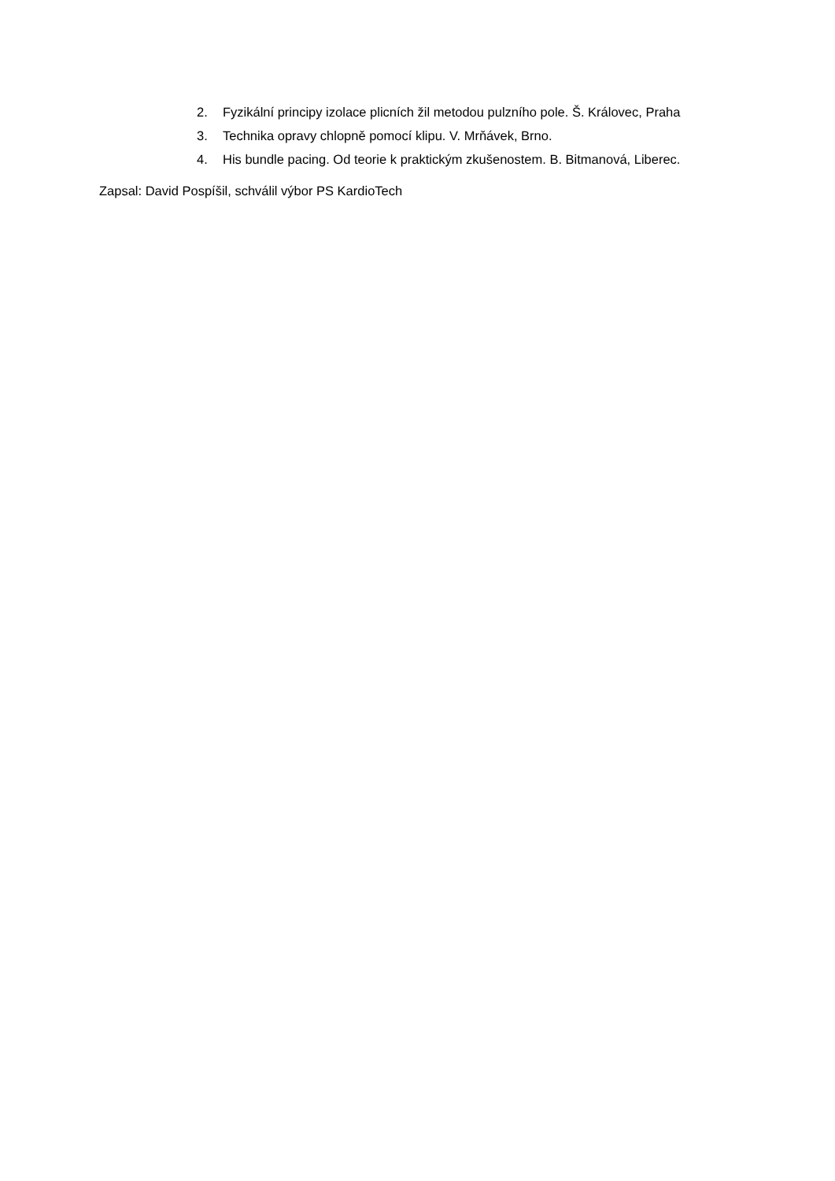2. Fyzikální principy izolace plicních žil metodou pulzního pole. Š. Královec, Praha
3. Technika opravy chlopně pomocí klipu. V. Mrňávek, Brno.
4. His bundle pacing. Od teorie k praktickým zkušenostem. B. Bitmanová, Liberec.
Zapsal: David Pospíšil, schválil výbor PS KardioTech